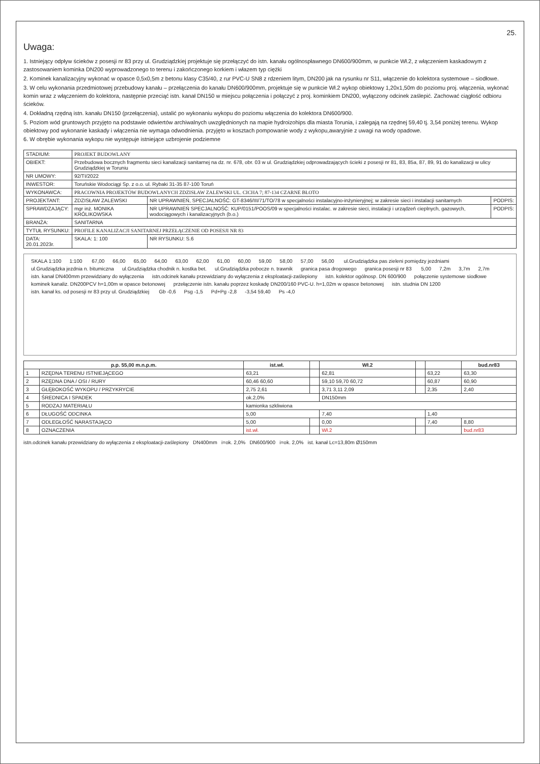25.
Uwaga:
1. Istniejący odpływ ścieków z posesji nr 83 przy ul. Grudziądzkiej projektuje się przełączyć do istn. kanału ogólnospławnego DN600/900mm, w punkcie Wł.2, z włączeniem kaskadowym z zastosowaniem kominka DN200 wyprowadzonego to terenu i zakończonego korkiem i włazem typ ciężki
2. Kominek kanalizacyjny wykonać w opasce 0,5x0,5m z betonu klasy C35/40, z rur PVC-U SN8 z rdzeniem litym, DN200 jak na rysunku nr S11, włączenie do kolektora systemowe – siodłowe.
3. W celu wykonania przedmiotowej przebudowy kanału – przełączenia do kanału DN600/900mm, projektuje się w punkcie Wł.2 wykop obiektowy 1,20x1,50m do poziomu proj. włączenia, wykonać komin wraz z włączeniem do kolektora, następnie przeciąć istn. kanał DN150 w miejscu połączenia i połączyć z proj. kominkiem DN200, wyłączony odcinek zaślepić. Zachować ciągłość odbioru ścieków.
4. Dokładną rzędną istn. kanału DN150 (przełączenia), ustalić po wykonaniu wykopu do poziomu włączenia do kolektora DN600/900.
5. Poziom wód gruntowych przyjęto na podstawie odwiertów archiwalnych uwzględnionych na mapie hydroizohips dla miasta Torunia, i zalegają na rzędnej 59,40 tj. 3,54 poniżej terenu. Wykop obiektowy pod wykonanie kaskady i włączenia nie wymaga odwodnienia. przyjęto w kosztach pompowanie wody z wykopu,awaryjnie z uwagi na wody opadowe.
6. W obrębie wykonania wykopu nie występuje istniejące uzbrojenie podziemne
| STADIUM: | PROJEKT BUDOWLANY | | |
| OBIEKT: | Przebudowa bocznych fragmentu sieci kanalizacji sanitarnej na dz. nr. 678, obr. 03 w ul. Grudziądzkiej odprowadzających ścieki z posesji nr 81, 83, 85a, 87, 89, 91 do kanalizacji w ulicy Grudziądzkiej w Toruniu | | |
| NR UMOWY: | 92/TI/2022 | | |
| INWESTOR: | Toruńskie Wodociągi Sp. z o.o. ul. Rybaki 31-35 87-100 Toruń | | |
| WYKONAWCA: | PRACOWNIA PROJEKTÓW BUDOWLANYCH ZDZISŁAW ZALEWSKI UL. CICHA 7; 87-134 CZARNE BŁOTO | | |
| PROJEKTANT: | ZDZISŁAW ZALEWSKI | NR UPRAWNIEŃ, SPECJALNOŚĆ: GT-8346/III/71/TO/78 w specjalności instalacyjno-inżynieryjnej; w zakresie sieci i instalacji sanitarnych | PODPIS: |
| SPRAWDZAJĄCY: | mgr inż. MONIKA KRÓLIKOWSKA | NR UPRAWNIEŃ SPECJALNOŚĆ: KUP/0151/POOS/09 w specjalności instalac. w zakresie sieci, instalacji i urządzeń cieplnych, gazowych, wodociągowych i kanalizacyjnych (b.o.) | PODPIS: |
| BRANŻA: | SANITARNA | | |
| TYTUŁ RYSUNKU: | PROFILE KANALIZACJI SANITARNEJ PRZEŁĄCZENIE OD POSESJI NR 83 | | |
| DATA: 20.01.2023r. | SKALA: 1: 100 | NR RYSUNKU: S.6 | |
SKALA 1:100 1:100 67,00 66,00 65,00 64,00 63,00 62,00 61,00 60,00 59,00 58,00 57,00 56,00 ul.Grudziądzka pas zieleni pomiędzy jezdniami ul.Grudziądzka jezdnia n. bitumiczna ul.Grudziądzka chodnik n. kostka bet. ul.Grudziądzka pobocze n. trawnik granica pasa drogowego granica posesji nr 83 5,00 7,2m 3,7m 2,7m istn. kanał DN400mm przewidziany do wyłączenia istn.odcinek kanału przewidziany do wyłączenia z eksploatacji-zaślepiony istn. kolektor ogólnosp. DN 600/900 połączenie systemowe siodłowe kominek kanaliz. DN200PCV h=1,00m w opasce betonowej przełączenie istn. kanału poprzez koskadę DN200/160 PVC-U. h=1,02m w opasce betonowej istn. studnia DN 1200 istn. kanał ks. od posesji nr 83 przy ul. Grudziądzkiej Gb -0,6 Psg -1,5 Pd+Pg -2,8 -3,54 59,40 Ps -4,0
| p.p. 55,00 m.n.p.m. | | ist.wł. | | Wł.2 | | | bud.nr83 |
| --- | --- | --- | --- | --- | --- | --- | --- |
| 1 | RZĘDNA TERENU ISTNIEJĄCEGO | 63,21 | | 62,81 | | 63,22 | 63,30 |
| 2 | RZĘDNA DNA / OSI / RURY | 60,46 60,60 | | 59,10 59,70 60,72 | | 60,87 | 60,90 |
| 3 | GŁĘBOKOŚĆ WYKOPU / PRZYKRYCIE | 2,75 2,61 | | 3,71 3,11 2,09 | | 2,35 | 2,40 |
| 4 | ŚREDNICA I SPADEK | ok.2,0% | | DN150mm | | | |
| 5 | RODZAJ MATERIAŁU | kamionka szkliwiona | | | | | |
| 6 | DŁUGOŚĆ ODCINKA | 5,00 | | 7,40 | | 1,40 | |
| 7 | ODLEGŁOŚĆ NARASTAJĄCO | 5,00 | | 0,00 | | 7,40 | 8,80 |
| 8 | OZNACZENIA | ist.wł. | | Wł.2 | | | bud.nr83 |
istn.odcinek kanału przewidziany do wyłączenia z eksploatacji-zaślepiony DN400mm i=ok. 2,0% DN600/900 i=ok. 2,0% ist. kanał Lc=13,80m Ø150mm